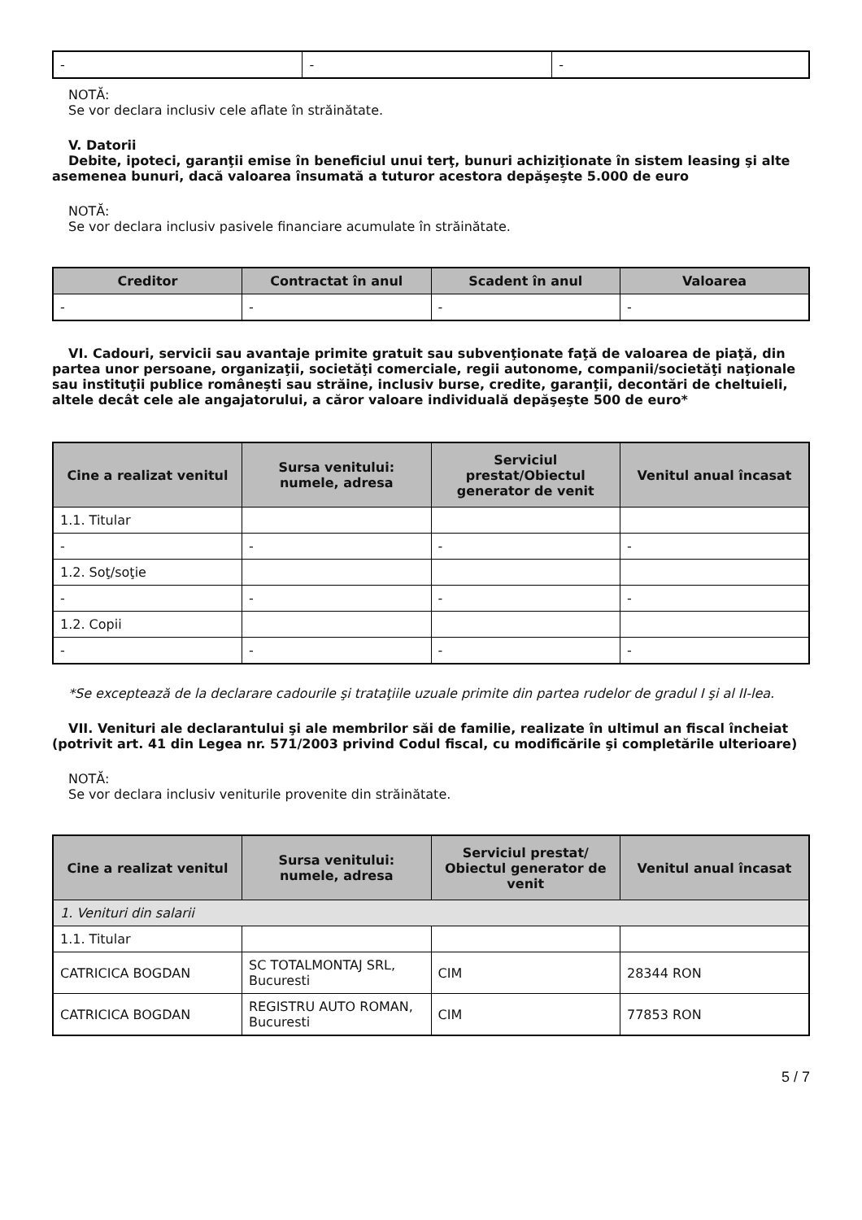| - | - | - |
NOTĂ:
Se vor declara inclusiv cele aflate în străinătate.
V. Datorii
Debite, ipoteci, garanţii emise în beneficiul unui terţ, bunuri achiziţionate în sistem leasing şi alte asemenea bunuri, dacă valoarea însumată a tuturor acestora depăşeşte 5.000 de euro
NOTĂ:
Se vor declara inclusiv pasivele financiare acumulate în străinătate.
| Creditor | Contractat în anul | Scadent în anul | Valoarea |
| --- | --- | --- | --- |
| - | - | - | - |
VI. Cadouri, servicii sau avantaje primite gratuit sau subvenţionate faţă de valoarea de piaţă, din partea unor persoane, organizaţii, societăţi comerciale, regii autonome, companii/societăţi naţionale sau instituţii publice româneşti sau străine, inclusiv burse, credite, garanţii, decontări de cheltuieli, altele decât cele ale angajatorului, a căror valoare individuală depăşeşte 500 de euro*
| Cine a realizat venitul | Sursa venitului: numele, adresa | Serviciul prestat/Obiectul generator de venit | Venitul anual încasat |
| --- | --- | --- | --- |
| 1.1. Titular | | | |
| - | - | - | - |
| 1.2. Soţ/soţie | | | |
| - | - | - | - |
| 1.2. Copii | | | |
| - | - | - | - |
*Se exceptează de la declarare cadourile şi trataţiile uzuale primite din partea rudelor de gradul I şi al II-lea.
VII. Venituri ale declarantului şi ale membrilor săi de familie, realizate în ultimul an fiscal încheiat (potrivit art. 41 din Legea nr. 571/2003 privind Codul fiscal, cu modificările şi completările ulterioare)
NOTĂ:
Se vor declara inclusiv veniturile provenite din străinătate.
| Cine a realizat venitul | Sursa venitului: numele, adresa | Serviciul prestat/ Obiectul generator de venit | Venitul anual încasat |
| --- | --- | --- | --- |
| 1. Venituri din salarii | | | |
| 1.1. Titular | | | |
| CATRICICA BOGDAN | SC TOTALMONTAJ SRL, Bucuresti | CIM | 28344 RON |
| CATRICICA BOGDAN | REGISTRU AUTO ROMAN, Bucuresti | CIM | 77853 RON |
5 / 7